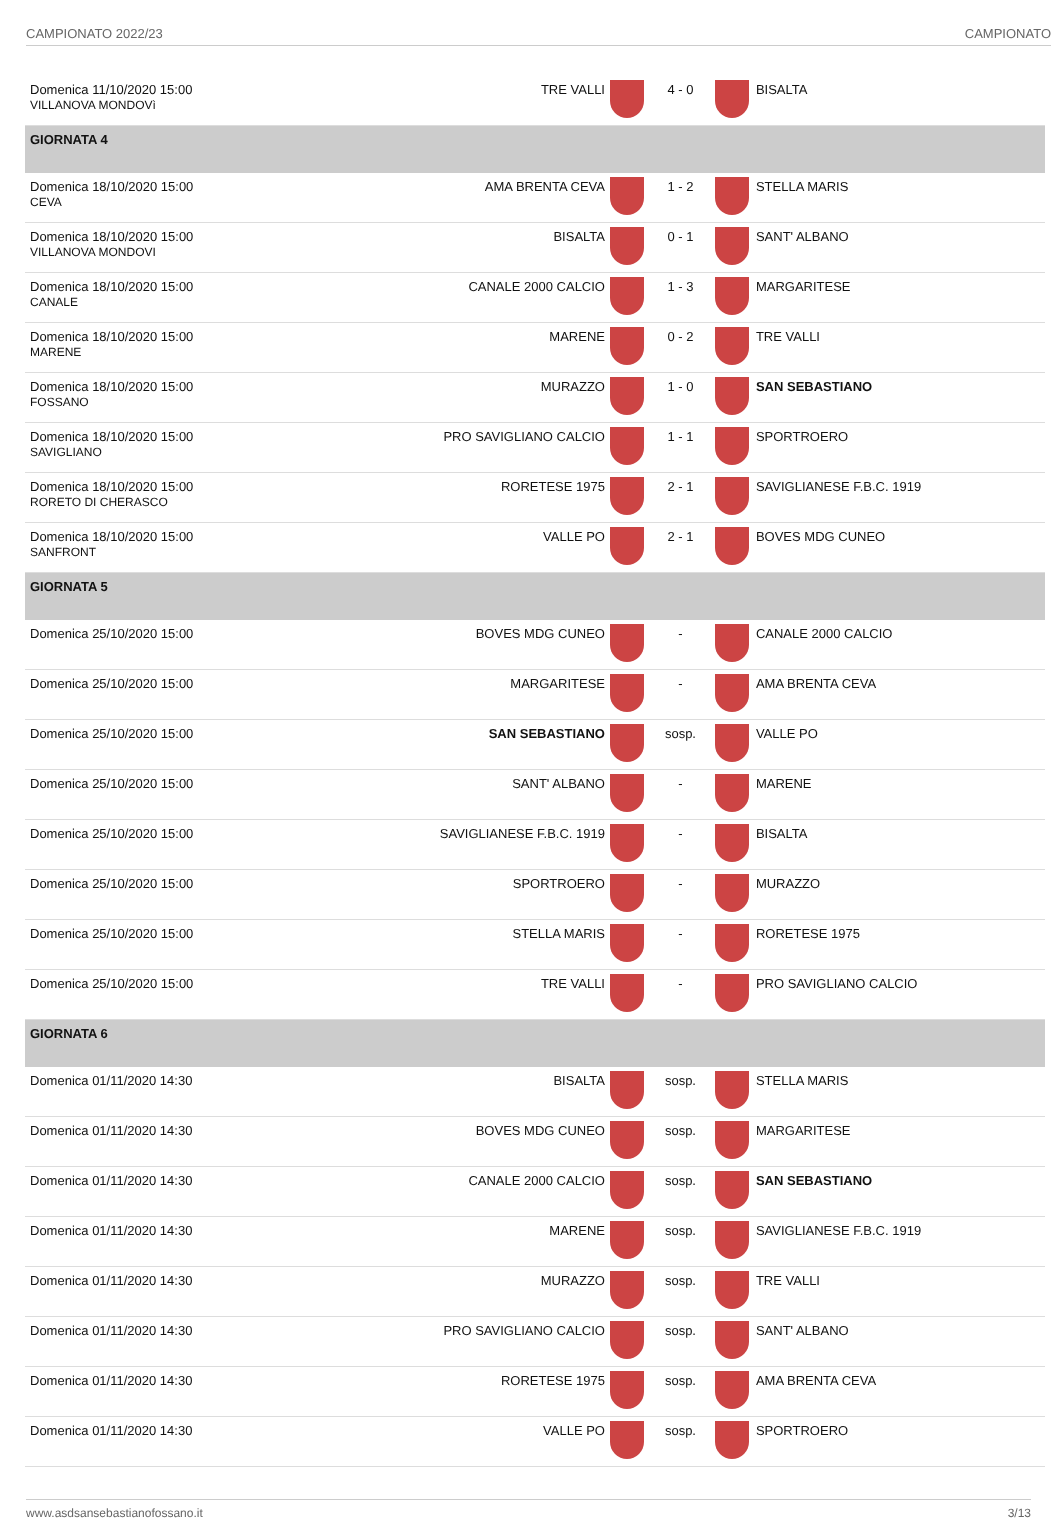CAMPIONATO 2022/23 CAMPIONATO
| Domenica 11/10/2020 15:00 VILLANOVA MONDOVì | TRE VALLI | | 4 - 0 | | BISALTA |
| GIORNATA 4 | | | | | |
| Domenica 18/10/2020 15:00 CEVA | AMA BRENTA CEVA | | 1 - 2 | | STELLA MARIS |
| Domenica 18/10/2020 15:00 VILLANOVA MONDOVI | BISALTA | | 0 - 1 | | SANT' ALBANO |
| Domenica 18/10/2020 15:00 CANALE | CANALE 2000 CALCIO | | 1 - 3 | | MARGARITESE |
| Domenica 18/10/2020 15:00 MARENE | MARENE | | 0 - 2 | | TRE VALLI |
| Domenica 18/10/2020 15:00 FOSSANO | MURAZZO | | 1 - 0 | | SAN SEBASTIANO |
| Domenica 18/10/2020 15:00 SAVIGLIANO | PRO SAVIGLIANO CALCIO | | 1 - 1 | | SPORTROERO |
| Domenica 18/10/2020 15:00 RORETO DI CHERASCO | RORETESE 1975 | | 2 - 1 | | SAVIGLIANESE F.B.C. 1919 |
| Domenica 18/10/2020 15:00 SANFRONT | VALLE PO | | 2 - 1 | | BOVES MDG CUNEO |
| GIORNATA 5 | | | | | |
| Domenica 25/10/2020 15:00 | BOVES MDG CUNEO | | - | | CANALE 2000 CALCIO |
| Domenica 25/10/2020 15:00 | MARGARITESE | | - | | AMA BRENTA CEVA |
| Domenica 25/10/2020 15:00 | SAN SEBASTIANO | | sosp. | | VALLE PO |
| Domenica 25/10/2020 15:00 | SANT' ALBANO | | - | | MARENE |
| Domenica 25/10/2020 15:00 | SAVIGLIANESE F.B.C. 1919 | | - | | BISALTA |
| Domenica 25/10/2020 15:00 | SPORTROERO | | - | | MURAZZO |
| Domenica 25/10/2020 15:00 | STELLA MARIS | | - | | RORETESE 1975 |
| Domenica 25/10/2020 15:00 | TRE VALLI | | - | | PRO SAVIGLIANO CALCIO |
| GIORNATA 6 | | | | | |
| Domenica 01/11/2020 14:30 | BISALTA | | sosp. | | STELLA MARIS |
| Domenica 01/11/2020 14:30 | BOVES MDG CUNEO | | sosp. | | MARGARITESE |
| Domenica 01/11/2020 14:30 | CANALE 2000 CALCIO | | sosp. | | SAN SEBASTIANO |
| Domenica 01/11/2020 14:30 | MARENE | | sosp. | | SAVIGLIANESE F.B.C. 1919 |
| Domenica 01/11/2020 14:30 | MURAZZO | | sosp. | | TRE VALLI |
| Domenica 01/11/2020 14:30 | PRO SAVIGLIANO CALCIO | | sosp. | | SANT' ALBANO |
| Domenica 01/11/2020 14:30 | RORETESE 1975 | | sosp. | | AMA BRENTA CEVA |
| Domenica 01/11/2020 14:30 | VALLE PO | | sosp. | | SPORTROERO |
www.asdsansebastianofossano.it 3/13